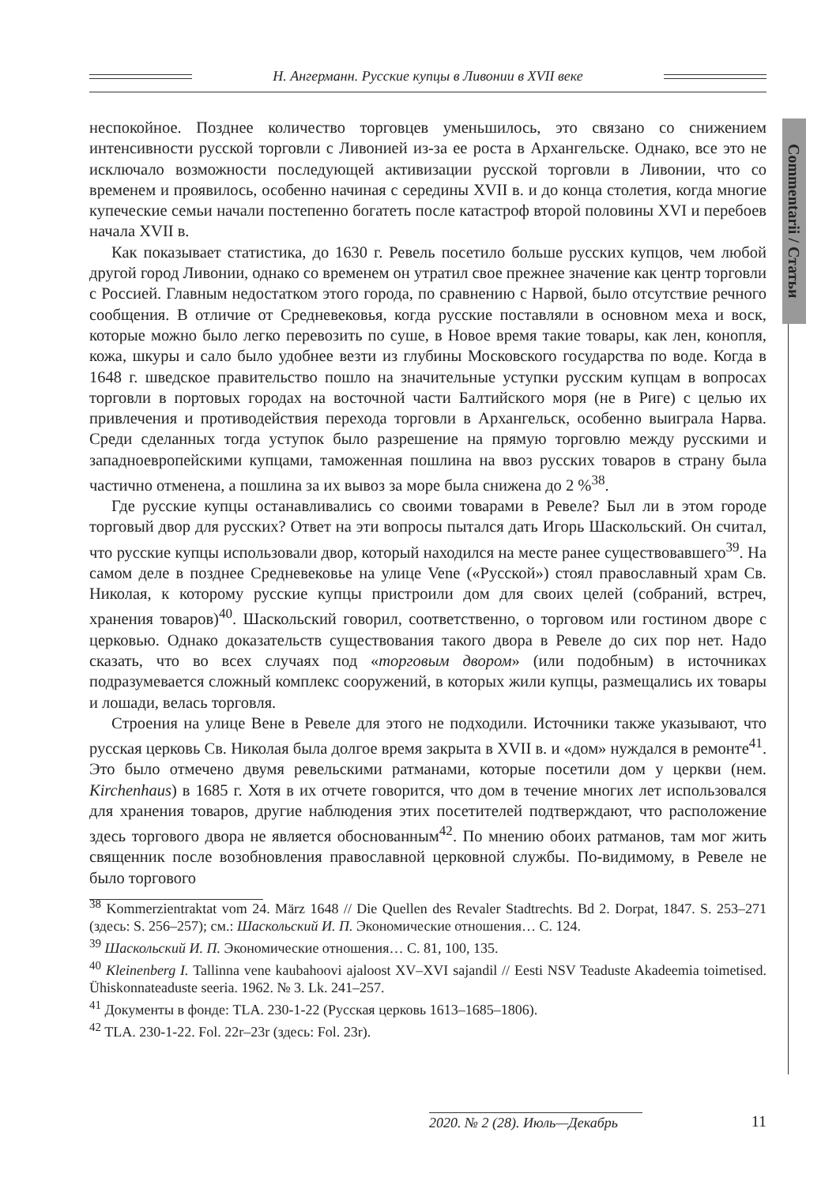Н. Ангерманн. Русские купцы в Ливонии в XVII веке
Commentarii / Статьи
неспокойное. Позднее количество торговцев уменьшилось, это связано со снижением интенсивности русской торговли с Ливонией из-за ее роста в Архангельске. Однако, все это не исключало возможности последующей активизации русской торговли в Ливонии, что со временем и проявилось, особенно начиная с середины XVII в. и до конца столетия, когда многие купеческие семьи начали постепенно богатеть после катастроф второй половины XVI и перебоев начала XVII в.
Как показывает статистика, до 1630 г. Ревель посетило больше русских купцов, чем любой другой город Ливонии, однако со временем он утратил свое прежнее значение как центр торговли с Россией. Главным недостатком этого города, по сравнению с Нарвой, было отсутствие речного сообщения. В отличие от Средневековья, когда русские поставляли в основном меха и воск, которые можно было легко перевозить по суше, в Новое время такие товары, как лен, конопля, кожа, шкуры и сало было удобнее везти из глубины Московского государства по воде. Когда в 1648 г. шведское правительство пошло на значительные уступки русским купцам в вопросах торговли в портовых городах на восточной части Балтийского моря (не в Риге) с целью их привлечения и противодействия перехода торговли в Архангельск, особенно выиграла Нарва. Среди сделанных тогда уступок было разрешение на прямую торговлю между русскими и западноевропейскими купцами, таможенная пошлина на ввоз русских товаров в страну была частично отменена, а пошлина за их вывоз за море была снижена до 2 %<sup>38</sup>.
Где русские купцы останавливались со своими товарами в Ревеле? Был ли в этом городе торговый двор для русских? Ответ на эти вопросы пытался дать Игорь Шаскольский. Он считал, что русские купцы использовали двор, который находился на месте ранее существовавшего<sup>39</sup>. На самом деле в позднее Средневековье на улице Vene («Русской») стоял православный храм Св. Николая, к которому русские купцы пристроили дом для своих целей (собраний, встреч, хранения товаров)<sup>40</sup>. Шаскольский говорил, соответственно, о торговом или гостином дворе с церковью. Однако доказательств существования такого двора в Ревеле до сих пор нет. Надо сказать, что во всех случаях под «торговым двором» (или подобным) в источниках подразумевается сложный комплекс сооружений, в которых жили купцы, размещались их товары и лошади, велась торговля.
Строения на улице Вене в Ревеле для этого не подходили. Источники также указывают, что русская церковь Св. Николая была долгое время закрыта в XVII в. и «дом» нуждался в ремонте<sup>41</sup>. Это было отмечено двумя ревельскими ратманами, которые посетили дом у церкви (нем. Kirchenhaus) в 1685 г. Хотя в их отчете говорится, что дом в течение многих лет использовался для хранения товаров, другие наблюдения этих посетителей подтверждают, что расположение здесь торгового двора не является обоснованным<sup>42</sup>. По мнению обоих ратманов, там мог жить священник после возобновления православной церковной службы. По-видимому, в Ревеле не было торгового
<sup>38</sup> Kommerzientraktat vom 24. März 1648 // Die Quellen des Revaler Stadtrechts. Bd 2. Dorpat, 1847. S. 253–271 (здесь: S. 256–257); см.: Шаскольский И. П. Экономические отношения… С. 124.
<sup>39</sup> Шаскольский И. П. Экономические отношения… С. 81, 100, 135.
<sup>40</sup> Kleinenberg I. Tallinna vene kaubahoovi ajaloost XV–XVI sajandil // Eesti NSV Teaduste Akadeemia toimetised. Ühiskonnateaduste seeria. 1962. № 3. Lk. 241–257.
<sup>41</sup> Документы в фонде: TLA. 230-1-22 (Русская церковь 1613–1685–1806).
<sup>42</sup> TLA. 230-1-22. Fol. 22r–23r (здесь: Fol. 23r).
2020. № 2 (28). Июль—Декабрь 11